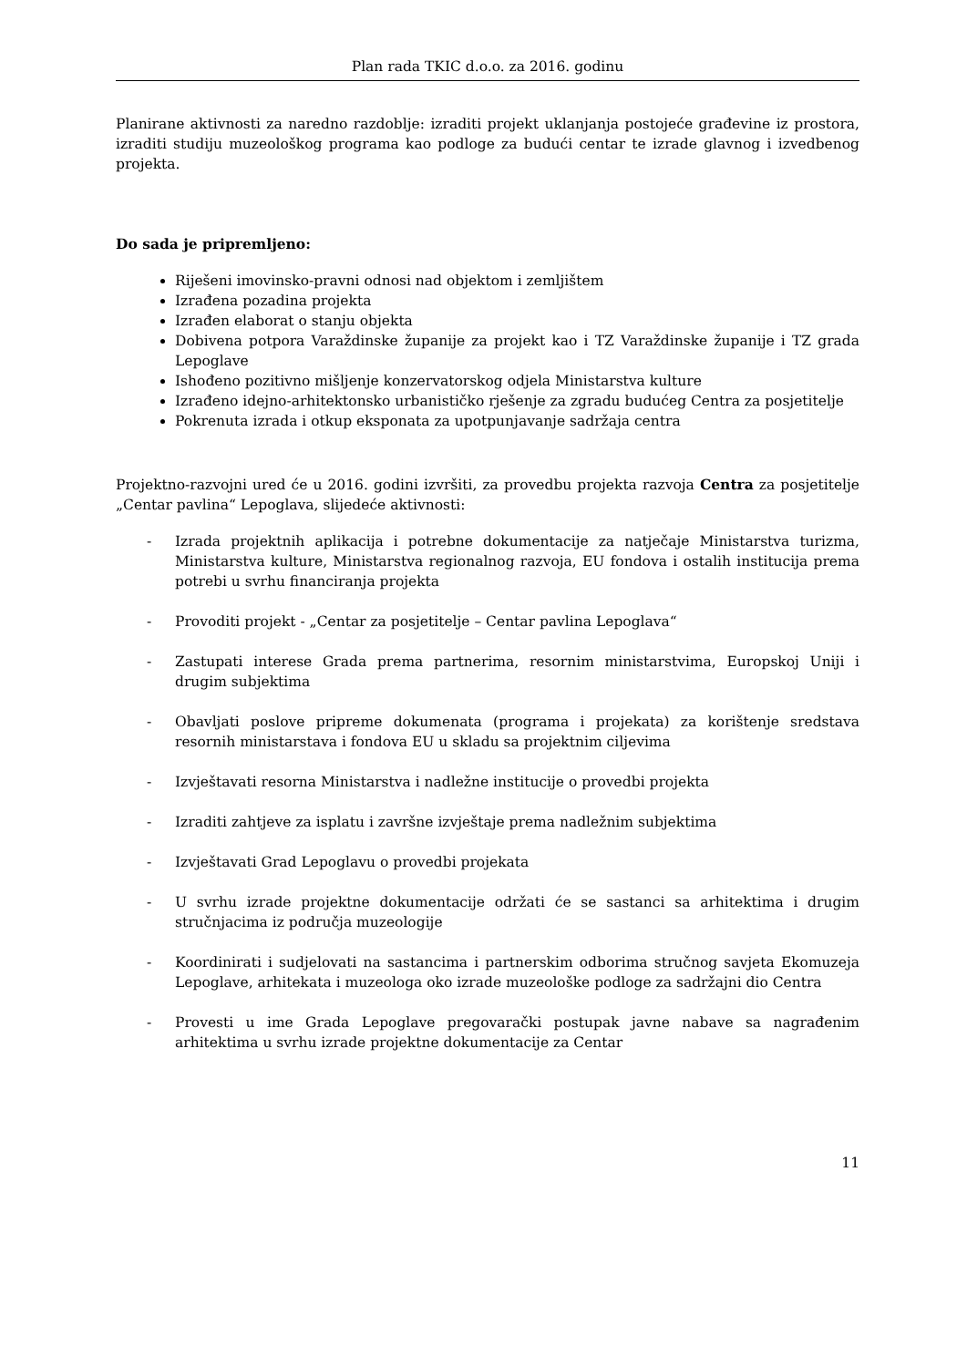Plan rada TKIC d.o.o. za 2016. godinu
Planirane aktivnosti za naredno razdoblje: izraditi projekt uklanjanja postojeće građevine iz prostora, izraditi studiju muzeološkog programa kao podloge za budući centar te izrade glavnog i izvedbenog projekta.
Do sada je pripremljeno:
Riješeni imovinsko-pravni odnosi nad objektom i zemljištem
Izrađena pozadina projekta
Izrađen elaborat o stanju objekta
Dobivena potpora Varaždinske županije za projekt kao i TZ Varaždinske županije i TZ grada Lepoglave
Ishođeno pozitivno mišljenje konzervatorskog odjela Ministarstva kulture
Izrađeno idejno-arhitektonsko urbanističko rješenje za zgradu budućeg Centra za posjetitelje
Pokrenuta izrada i otkup eksponata za upotpunjavanje sadržaja centra
Projektno-razvojni ured će u 2016. godini izvršiti, za provedbu projekta razvoja Centra za posjetitelje „Centar pavlina“ Lepoglava, slijedeće aktivnosti:
- Izrada projektnih aplikacija i potrebne dokumentacije za natječaje Ministarstva turizma, Ministarstva kulture, Ministarstva regionalnog razvoja, EU fondova i ostalih institucija prema potrebi u svrhu financiranja projekta
- Provoditi projekt - „Centar za posjetitelje – Centar pavlina Lepoglava“
- Zastupati interese Grada prema partnerima, resornim ministarstvima, Europskoj Uniji i drugim subjektima
- Obavljati poslove pripreme dokumenata (programa i projekata) za korištenje sredstava resornih ministarstava i fondova EU u skladu sa projektnim ciljevima
- Izvještavati resorna Ministarstva i nadležne institucije o provedbi projekta
- Izraditi zahtjeve za isplatu i završne izvještaje prema nadležnim subjektima
- Izvještavati Grad Lepoglavu o provedbi projekata
- U svrhu izrade projektne dokumentacije održati će se sastanci sa arhitektima i drugim stručnjacima iz područja muzeologije
- Koordinirati i sudjelovati na sastancima i partnerskim odborima stručnog savjeta Ekomuzeja Lepoglave, arhitekata i muzeologa oko izrade muzeološke podloge za sadržajni dio Centra
- Provesti u ime Grada Lepoglave pregovarački postupak javne nabave sa nagrađenim arhitektima u svrhu izrade projektne dokumentacije za Centar
11